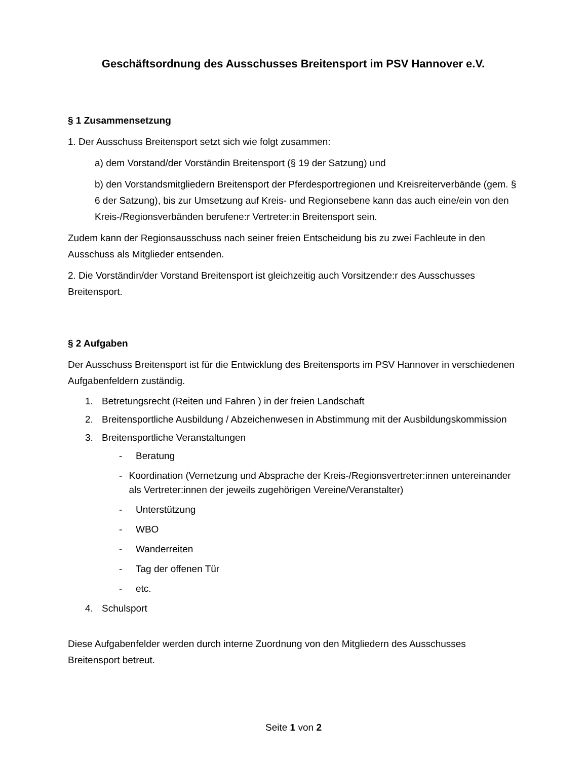Geschäftsordnung des Ausschusses Breitensport im PSV Hannover e.V.
§ 1 Zusammensetzung
1. Der Ausschuss Breitensport setzt sich wie folgt zusammen:
a) dem Vorstand/der Vorständin Breitensport (§ 19 der Satzung) und
b) den Vorstandsmitgliedern Breitensport der Pferdesportregionen und Kreisreiterverbände (gem. § 6 der Satzung), bis zur Umsetzung auf Kreis- und Regionsebene kann das auch eine/ein von den Kreis-/Regionsverbänden berufene:r Vertreter:in Breitensport sein.
Zudem kann der Regionsausschuss nach seiner freien Entscheidung bis zu zwei Fachleute in den Ausschuss als Mitglieder entsenden.
2. Die Vorständin/der Vorstand Breitensport ist gleichzeitig auch Vorsitzende:r des Ausschusses Breitensport.
§ 2 Aufgaben
Der Ausschuss Breitensport ist für die Entwicklung des Breitensports im PSV Hannover in verschiedenen Aufgabenfeldern zuständig.
1. Betretungsrecht (Reiten und Fahren ) in der freien Landschaft
2. Breitensportliche Ausbildung / Abzeichenwesen in Abstimmung mit der Ausbildungskommission
3. Breitensportliche Veranstaltungen
- Beratung
- Koordination (Vernetzung und Absprache der Kreis-/Regionsvertreter:innen untereinander als Vertreter:innen der jeweils zugehörigen Vereine/Veranstalter)
- Unterstützung
- WBO
- Wanderreiten
- Tag der offenen Tür
- etc.
4. Schulsport
Diese Aufgabenfelder werden durch interne Zuordnung von den Mitgliedern des Ausschusses Breitensport betreut.
Seite 1 von 2